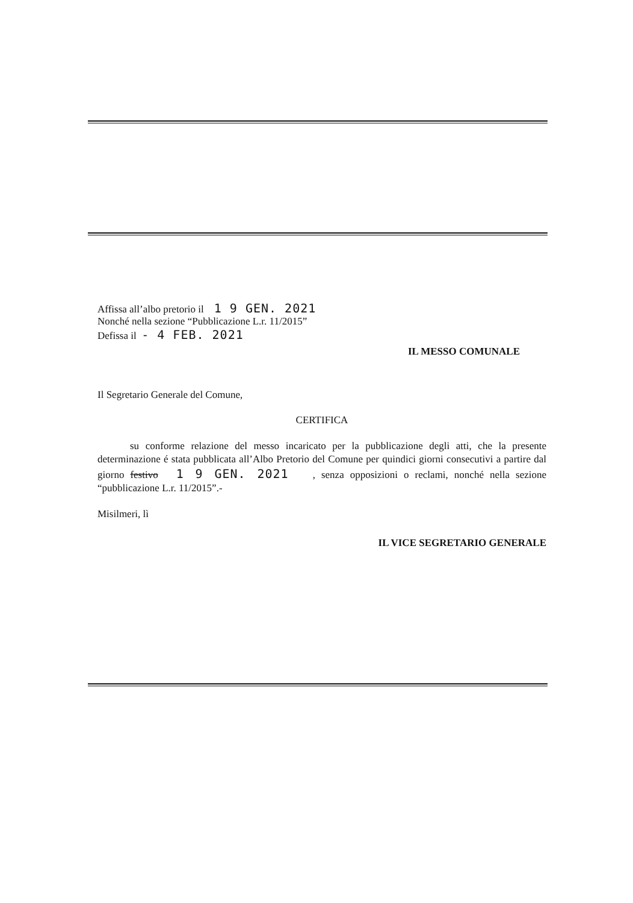Affissa all’albo pretorio il 1 9 GEN. 2021
Nonché nella sezione “Pubblicazione L.r. 11/2015”
Defissa il - 4 FEB. 2021
IL MESSO COMUNALE
Il Segretario Generale del Comune,
CERTIFICA
su conforme relazione del messo incaricato per la pubblicazione degli atti, che la presente determinazione é stata pubblicata all’Albo Pretorio del Comune per quindici giorni consecutivi a partire dal giorno festivo 1 9 GEN. 2021 , senza opposizioni o reclami, nonché nella sezione “pubblicazione L.r. 11/2015”.-
Misilmeri, lì
IL VICE SEGRETARIO GENERALE